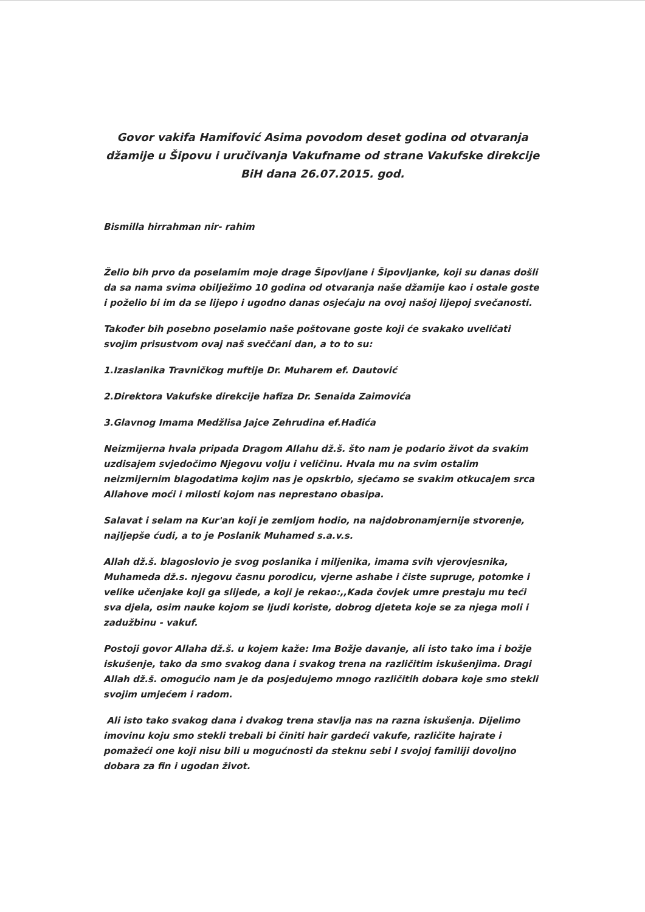Govor vakifa Hamifović Asima povodom deset godina od otvaranja džamije u Šipovu i uručivanja Vakufname od strane Vakufske direkcije BiH dana 26.07.2015. god.
Bismilla hirrahman nir- rahim
Želio bih prvo da poselamim moje drage Šipovljane i Šipovljanke, koji su danas došli da sa nama svima obilježimo 10 godina od otvaranja naše džamije kao i ostale goste i poželio bi im da se lijepo i ugodno danas osjećaju na ovoj našoj lijepoj svečanosti.
Također bih posebno poselamio naše poštovane goste koji će svakako uveličati svojim prisustvom ovaj naš sveččani dan, a to to su:
1.Izaslanika Travničkog muftije Dr. Muharem ef. Dautović
2.Direktora Vakufske direkcije hafiza Dr. Senaida Zaimovića
3.Glavnog Imama Medžlisa Jajce Zehrudina ef.Hađića
Neizmijerna hvala pripada Dragom Allahu dž.š. što nam je podario život da svakim uzdisajem svjedočimo Njegovu volju i veličinu. Hvala mu na svim ostalim neizmijernim blagodatima kojim nas je opskrbio, sjećamo se svakim otkucajem srca Allahove moći i milosti kojom nas neprestano obasipa.
Salavat i selam na Kur'an koji je zemljom hodio, na najdobronamjernije stvorenje, najljepše ćudi, a to je Poslanik Muhamed s.a.v.s.
Allah dž.š. blagoslovio je svog poslanika i miljenika, imama svih vjerovjesnika, Muhameda dž.s. njegovu časnu porodicu, vjerne ashabe i čiste supruge, potomke i velike učenjake koji ga slijede, a koji je rekao:,,Kada čovjek umre prestaju mu teći sva djela, osim nauke kojom se ljudi koriste, dobrog djeteta koje se za njega moli i zadužbinu - vakuf.
Postoji govor Allaha dž.š. u kojem kaže: Ima Božje davanje, ali isto tako ima i božje iskušenje, tako da smo svakog dana i svakog trena na različitim iskušenjima. Dragi Allah dž.š. omogućio nam je da posjedujemo mnogo različitih dobara koje smo stekli svojim umjećem i radom.
Ali isto tako svakog dana i dvakog trena stavlja nas na razna iskušenja. Dijelimo imovinu koju smo stekli trebali bi činiti hair gardeći vakufe, različite hajrate i pomažeći one koji nisu bili u mogućnosti da steknu sebi I svojoj familiji dovoljno dobara za fin i ugodan život.